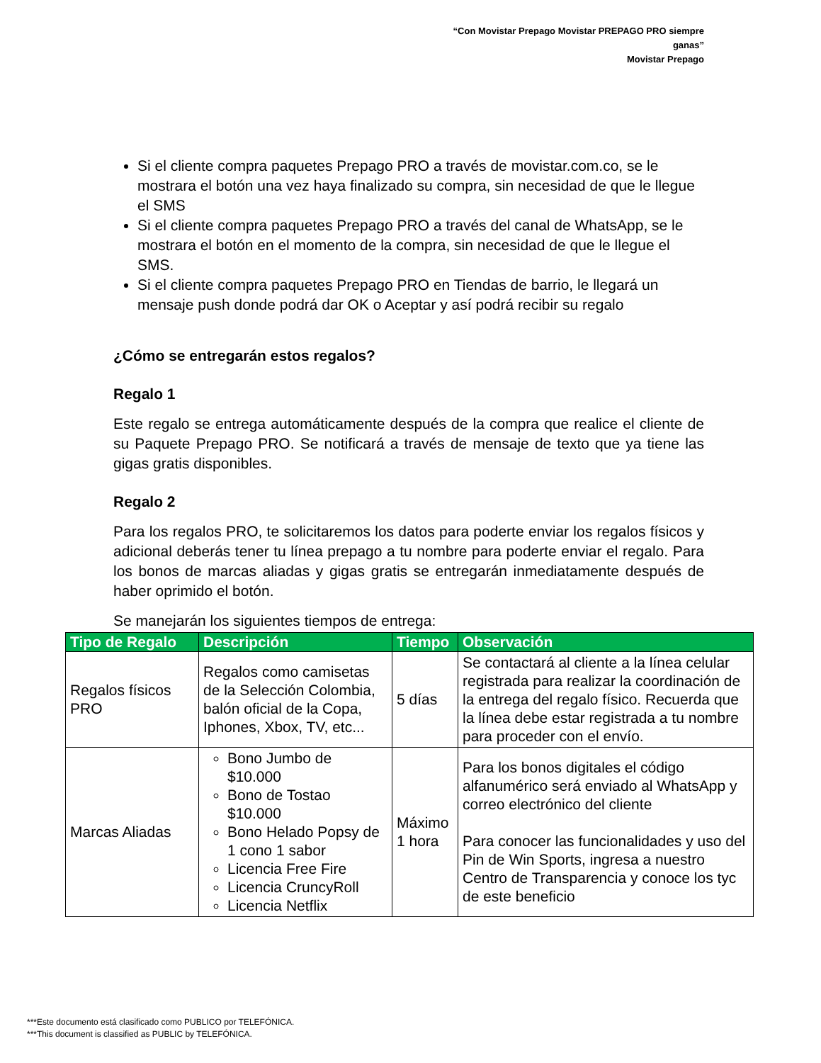“Con Movistar Prepago Movistar PREPAGO PRO siempre ganas”
Movistar Prepago
Si el cliente compra paquetes Prepago PRO a través de movistar.com.co, se le mostrara el botón una vez haya finalizado su compra, sin necesidad de que le llegue el SMS
Si el cliente compra paquetes Prepago PRO a través del canal de WhatsApp, se le mostrara el botón en el momento de la compra, sin necesidad de que le llegue el SMS.
Si el cliente compra paquetes Prepago PRO en Tiendas de barrio, le llegará un mensaje push donde podrá dar OK o Aceptar y así podrá recibir su regalo
¿Cómo se entregarán estos regalos?
Regalo 1
Este regalo se entrega automáticamente después de la compra que realice el cliente de su Paquete Prepago PRO. Se notificará a través de mensaje de texto que ya tiene las gigas gratis disponibles.
Regalo 2
Para los regalos PRO, te solicitaremos los datos para poderte enviar los regalos físicos y adicional deberás tener tu línea prepago a tu nombre para poderte enviar el regalo. Para los bonos de marcas aliadas y gigas gratis se entregarán inmediatamente después de haber oprimido el botón.
Se manejarán los siguientes tiempos de entrega:
| Tipo de Regalo | Descripción | Tiempo | Observación |
| --- | --- | --- | --- |
| Regalos físicos PRO | Regalos como camisetas de la Selección Colombia, balón oficial de la Copa, Iphones, Xbox, TV, etc... | 5 días | Se contactará al cliente a la línea celular registrada para realizar la coordinación de la entrega del regalo físico. Recuerda que la línea debe estar registrada a tu nombre para proceder con el envío. |
| Marcas Aliadas | Bono Jumbo de $10.000 Bono de Tostao $10.000 Bono Helado Popsy de 1 cono 1 sabor Licencia Free Fire Licencia CruncyRoll Licencia Netflix | Máximo 1 hora | Para los bonos digitales el código alfanumérico será enviado al WhatsApp y correo electrónico del cliente Para conocer las funcionalidades y uso del Pin de Win Sports, ingresa a nuestro Centro de Transparencia y conoce los tyc de este beneficio |
***Este documento está clasificado como PUBLICO por TELEFÓNICA.
***This document is classified as PUBLIC by TELEFÓNICA.